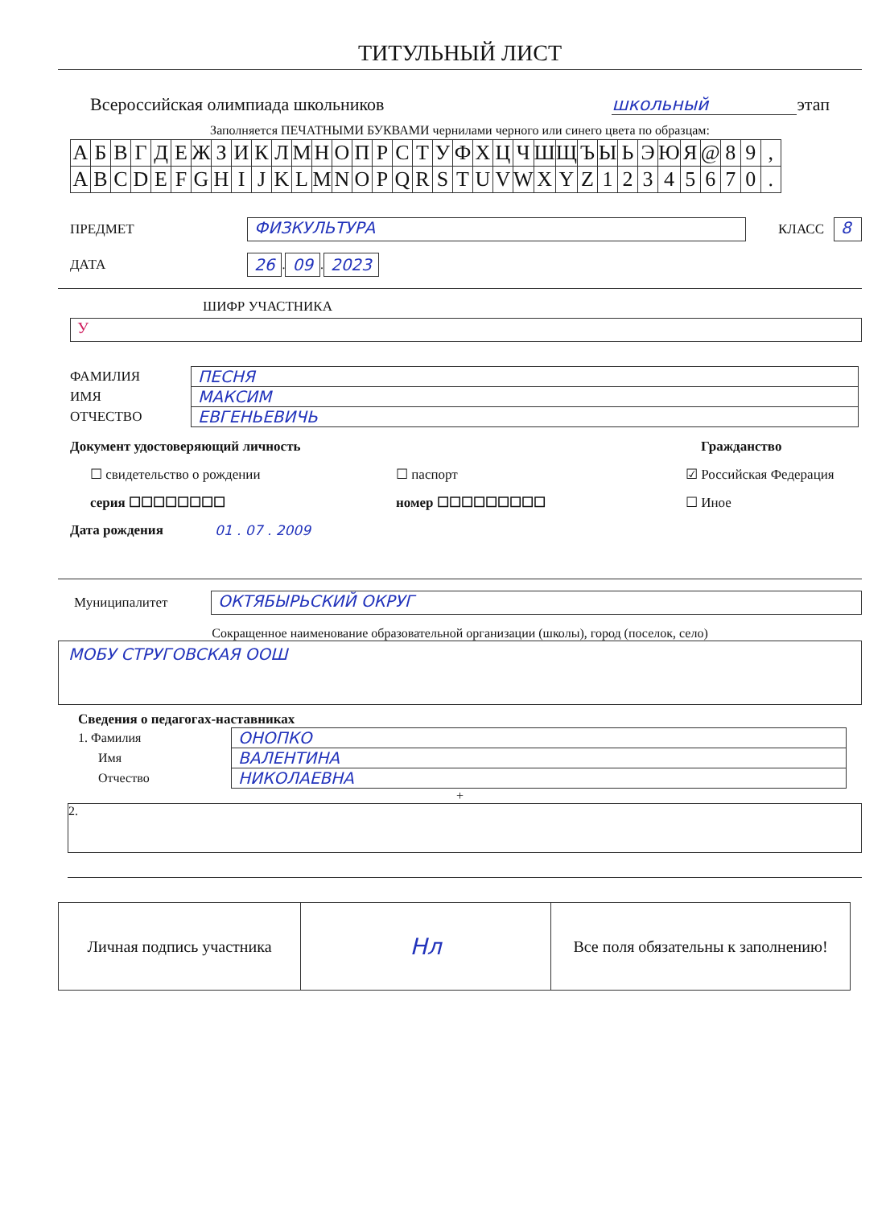ТИТУЛЬНЫЙ ЛИСТ
Всероссийская олимпиада школьников школьный этап
Заполняется ПЕЧАТНЫМИ БУКВАМИ чернилами черного или синего цвета по образцам:
| А | Б | В | Г | Д | Е | Ж | З | И | К | Л | М | Н | О | П | Р | С | Т | У | Ф | Х | Ц | Ч | Ш | Щ | Ъ | Ы | Ь | Э | Ю | Я | @ | 8 | 9 | , |
| A | B | C | D | E | F | G | H | I | J | K | L | M | N | O | P | Q | R | S | T | U | V | W | X | Y | Z | 1 | 2 | 3 | 4 | 5 | 6 | 7 | 0 | . |
ПРЕДМЕТ ФИЗКУЛЬТУРА КЛАСС 8
ДАТА 26 . 09 . 2023
ШИФР УЧАСТНИКА
У
| ФАМИЛИЯ | ПЕСНЯ |
| ИМЯ | МАКСИМ |
| ОТЧЕСТВО | ЕВГЕНЬЕВИЧЬ |
Документ удостоверяющий личность Гражданство
☐ свидетельство о рождении ☐ паспорт ☑ Российская Федерация
серия ☐☐☐☐☐☐☐☐ номер ☐☐☐☐☐☐☐☐☐ ☐ Иное
Дата рождения 01 . 07 . 2009
Муниципалитет ОКТЯБЫРЬСКИЙ ОКРУГ
Сокращенное наименование образовательной организации (школы), город (поселок, село)
МОБУ СТРУГОВСКАЯ ООШ
Сведения о педагогах-наставниках
| 1. Фамилия | ОНОПКО |
| Имя | ВАЛЕНТИНА |
| Отчество | НИКОЛАЕВНА |
+
2.
| Личная подпись участника | Нл | Все поля обязательны к заполнению! |